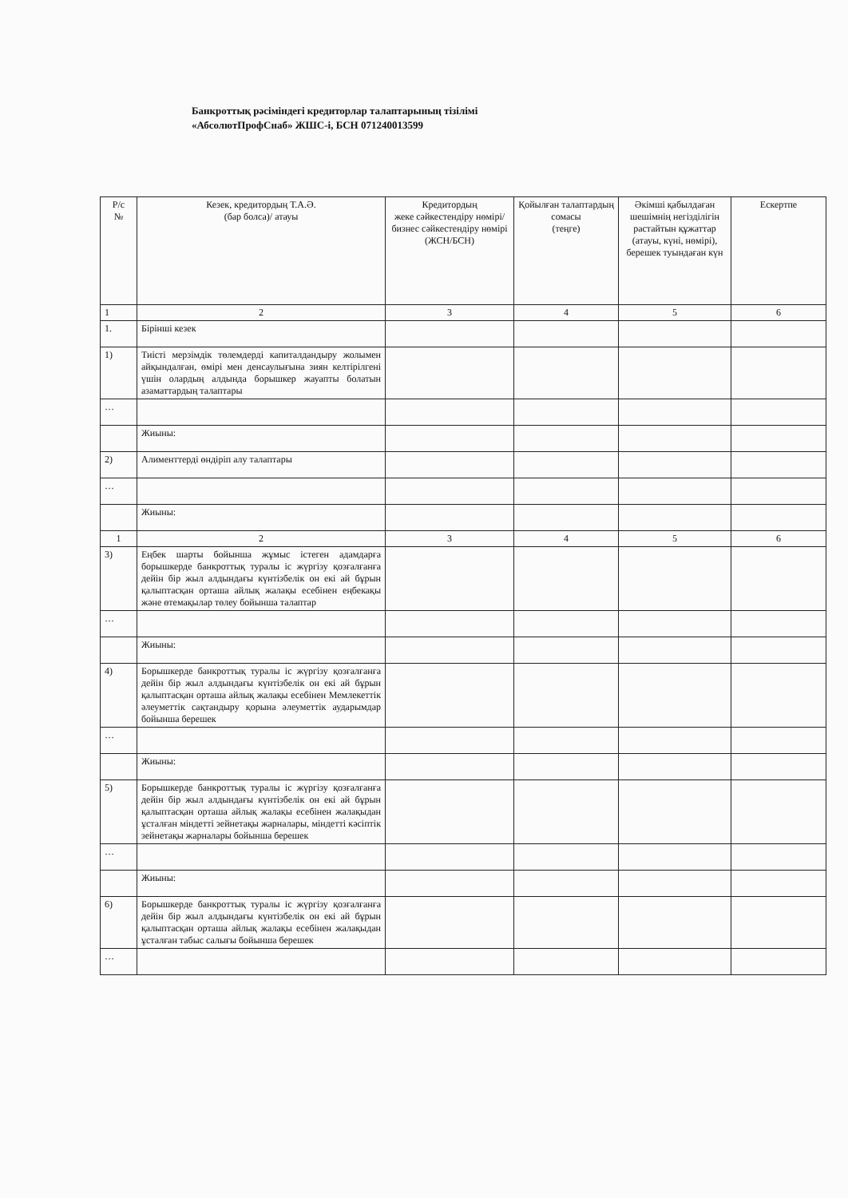Банкроттық рәсіміндегі кредиторлар талаптарының тізілімі
«АбсолютПрофСнаб» ЖШС-і, БСН 071240013599
| Р/с № | Кезек, кредитордың Т.А.Ә. (бар болса)/ атауы | Кредитордың жеке сәйкестендіру нөмірі/ бизнес сәйкестендіру нөмірі (ЖСН/БСН) | Қойылған талаптардың сомасы (теңге) | Әкімші қабылдаған шешімнің негізділігін растайтын құжаттар (атауы, күні, нөмірі), берешек туындаған күн | Ескертпе |
| --- | --- | --- | --- | --- | --- |
| 1 | 2 | 3 | 4 | 5 | 6 |
| 1. | Бірінші кезек | | | | |
| 1) | Тиісті мерзімдік төлемдерді капиталдандыру жолымен айқындалған, өмірі мен денсаулығына зиян келтірілгені үшін олардың алдында борышкер жауапты болатын азаматтардың талаптары | | | | |
| … | | | | | |
| | Жиыны: | | | | |
| 2) | Алименттерді өндіріп алу талаптары | | | | |
| … | | | | | |
| | Жиыны: | | | | |
| 1 | 2 | 3 | 4 | 5 | 6 |
| 3) | Еңбек шарты бойынша жұмыс істеген адамдарға борышкерде банкроттық туралы іс жүргізу қозғалғанға дейін бір жыл алдындағы күнтізбелік он екі ай бұрын қалыптасқан орташа айлық жалақы есебінен еңбекақы және өтемақылар төлеу бойынша талаптар | | | | |
| … | | | | | |
| | Жиыны: | | | | |
| 4) | Борышкерде банкроттық туралы іс жүргізу қозғалғанға дейін бір жыл алдындағы күнтізбелік он екі ай бұрын қалыптасқан орташа айлық жалақы есебінен Мемлекеттік әлеуметтік сақтандыру қорына әлеуметтік аударымдар бойынша берешек | | | | |
| … | | | | | |
| | Жиыны: | | | | |
| 5) | Борышкерде банкроттық туралы іс жүргізу қозғалғанға дейін бір жыл алдындағы күнтізбелік он екі ай бұрын қалыптасқан орташа айлық жалақы есебінен жалақыдан ұсталған міндетті зейнетақы жарналары, міндетті кәсіптік зейнетақы жарналары бойынша берешек | | | | |
| … | | | | | |
| | Жиыны: | | | | |
| 6) | Борышкерде банкроттық туралы іс жүргізу қозғалғанға дейін бір жыл алдындағы күнтізбелік он екі ай бұрын қалыптасқан орташа айлық жалақы есебінен жалақыдан ұсталған табыс салығы бойынша берешек | | | | |
| … | | | | | |